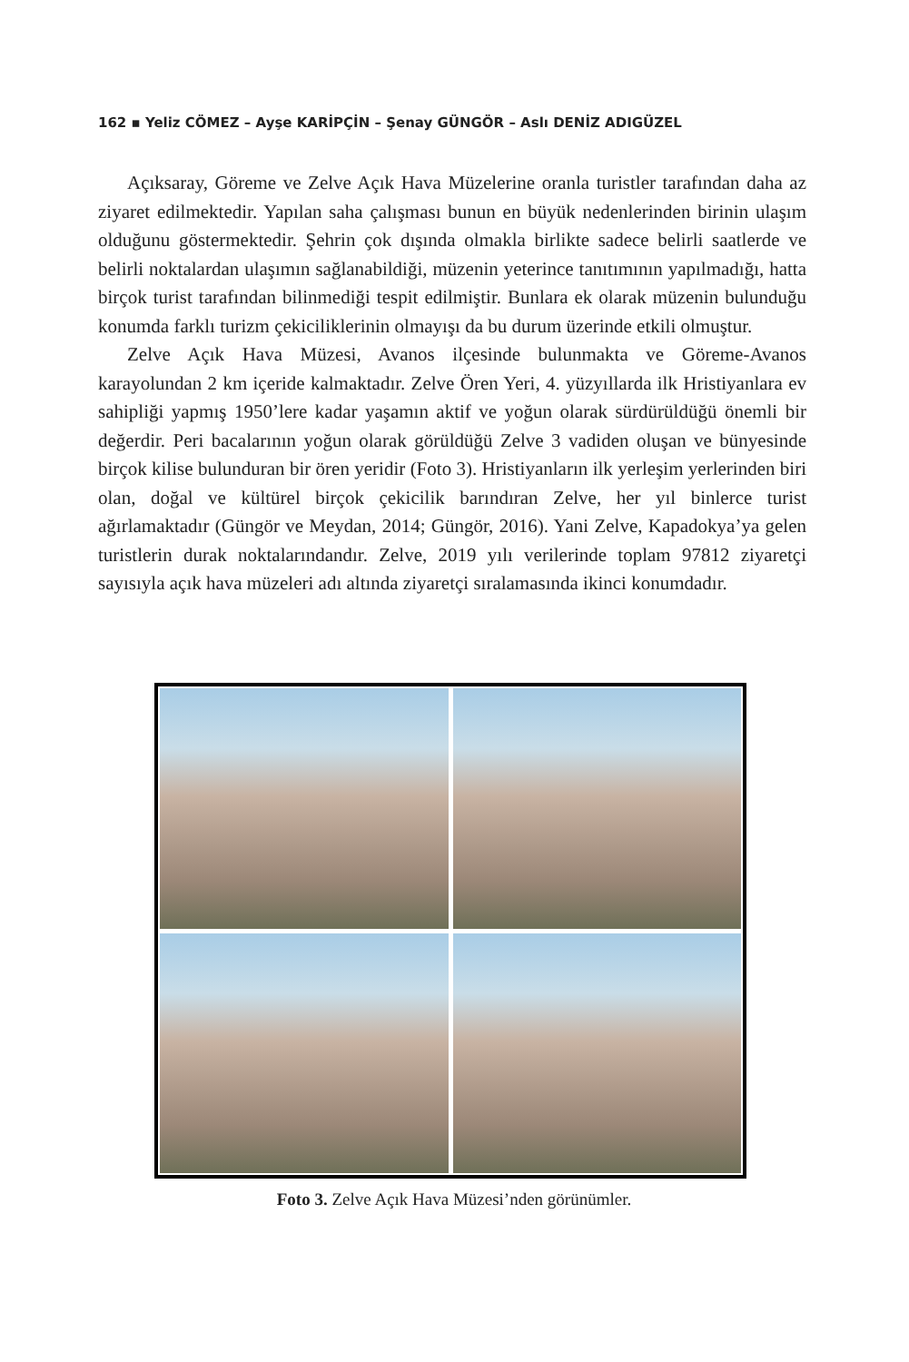162 ▪ Yeliz CÖMEZ – Ayşe KARİPÇİN – Şenay GÜNGÖR – Aslı DENİZ ADIGÜZEL
Açıksaray, Göreme ve Zelve Açık Hava Müzelerine oranla turistler tarafından daha az ziyaret edilmektedir. Yapılan saha çalışması bunun en büyük nedenlerinden birinin ulaşım olduğunu göstermektedir. Şehrin çok dışında olmakla birlikte sadece belirli saatlerde ve belirli noktalardan ulaşımın sağlanabildiği, müzenin yeterince tanıtımının yapılmadığı, hatta birçok turist tarafından bilinmediği tespit edilmiştir. Bunlara ek olarak müzenin bulunduğu konumda farklı turizm çekiciliklerinin olmayışı da bu durum üzerinde etkili olmuştur.
Zelve Açık Hava Müzesi, Avanos ilçesinde bulunmakta ve Göreme-Avanos karayolundan 2 km içeride kalmaktadır. Zelve Ören Yeri, 4. yüzyıllarda ilk Hristiyanlara ev sahipliği yapmış 1950’lere kadar yaşamın aktif ve yoğun olarak sürdürüldüğü önemli bir değerdir. Peri bacalarının yoğun olarak görüldüğü Zelve 3 vadiden oluşan ve bünyesinde birçok kilise bulunduran bir ören yeridir (Foto 3). Hristiyanların ilk yerleşim yerlerinden biri olan, doğal ve kültürel birçok çekicilik barındıran Zelve, her yıl binlerce turist ağırlamaktadır (Güngör ve Meydan, 2014; Güngör, 2016). Yani Zelve, Kapadokya’ya gelen turistlerin durak noktalarındandır. Zelve, 2019 yılı verilerinde toplam 97812 ziyaretçi sayısıyla açık hava müzeleri adı altında ziyaretçi sıralamasında ikinci konumdadır.
Foto 3. Zelve Açık Hava Müzesi’nden görünümler.